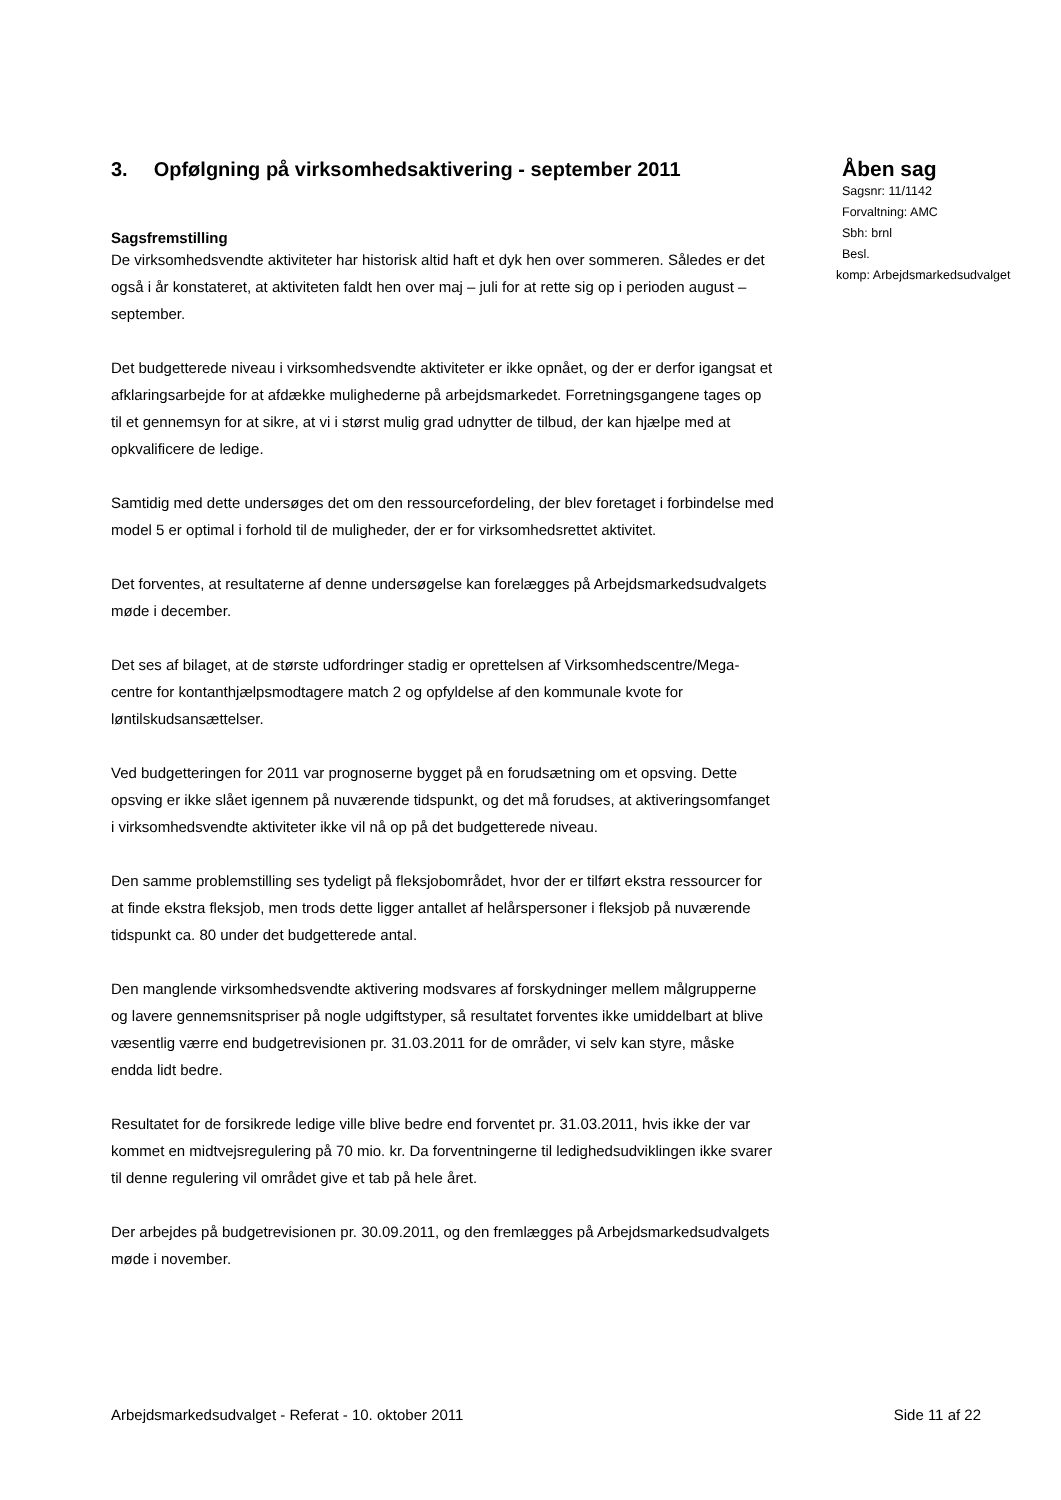3. Opfølgning på virksomhedsaktivering - september 2011
Sagsfremstilling
De virksomhedsvendte aktiviteter har historisk altid haft et dyk hen over sommeren. Således er det også i år konstateret, at aktiviteten faldt hen over maj – juli for at rette sig op i perioden august – september.
Det budgetterede niveau i virksomhedsvendte aktiviteter er ikke opnået, og der er derfor igangsat et afklaringsarbejde for at afdække mulighederne på arbejdsmarkedet. Forretningsgangene tages op til et gennemsyn for at sikre, at vi i størst mulig grad udnytter de tilbud, der kan hjælpe med at opkvalificere de ledige.
Samtidig med dette undersøges det om den ressourcefordeling, der blev foretaget i forbindelse med model 5 er optimal i forhold til de muligheder, der er for virksomhedsrettet aktivitet.
Det forventes, at resultaterne af denne undersøgelse kan forelægges på Arbejdsmarkedsudvalgets møde i december.
Det ses af bilaget, at de største udfordringer stadig er oprettelsen af Virksomhedscentre/Mega-centre for kontanthjælpsmodtagere match 2 og opfyldelse af den kommunale kvote for løntilskudsansættelser.
Ved budgetteringen for 2011 var prognoserne bygget på en forudsætning om et opsving. Dette opsving er ikke slået igennem på nuværende tidspunkt, og det må forudses, at aktiveringsomfanget i virksomhedsvendte aktiviteter ikke vil nå op på det budgetterede niveau.
Den samme problemstilling ses tydeligt på fleksjobområdet, hvor der er tilført ekstra ressourcer for at finde ekstra fleksjob, men trods dette ligger antallet af helårspersoner i fleksjob på nuværende tidspunkt ca. 80 under det budgetterede antal.
Den manglende virksomhedsvendte aktivering modsvares af forskydninger mellem målgrupperne og lavere gennemsnitspriser på nogle udgiftstyper, så resultatet forventes ikke umiddelbart at blive væsentlig værre end budgetrevisionen pr. 31.03.2011 for de områder, vi selv kan styre, måske endda lidt bedre.
Resultatet for de forsikrede ledige ville blive bedre end forventet pr. 31.03.2011, hvis ikke der var kommet en midtvejsregulering på 70 mio. kr. Da forventningerne til ledighedsudviklingen ikke svarer til denne regulering vil området give et tab på hele året.
Der arbejdes på budgetrevisionen pr. 30.09.2011, og den fremlægges på Arbejdsmarkedsudvalgets møde i november.
Åben sag
Sagsnr: 11/1142
Forvaltning: AMC
Sbh: brnl
Besl.
komp: Arbejdsmarkedsudvalget
Arbejdsmarkedsudvalget - Referat - 10. oktober 2011 Side 11 af 22